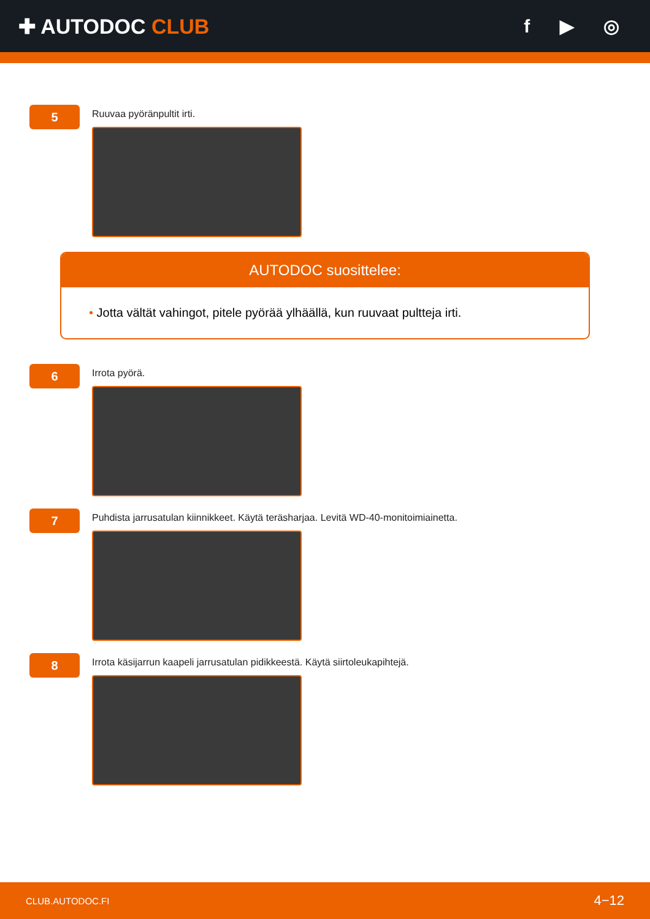✚ AUTODOC CLUB f ▶ ◎
5
Ruuvaa pyöränpultit irti.
AUTODOC suosittelee:
• Jotta vältät vahingot, pitele pyörää ylhäällä, kun ruuvaat pultteja irti.
6
Irrota pyörä.
7
Puhdista jarrusatulan kiinnikkeet. Käytä teräsharjaa. Levitä WD-40-monitoimiainetta.
8
Irrota käsijarrun kaapeli jarrusatulan pidikkeestä. Käytä siirtoleukapihtejä.
CLUB.AUTODOC.FI 4−12